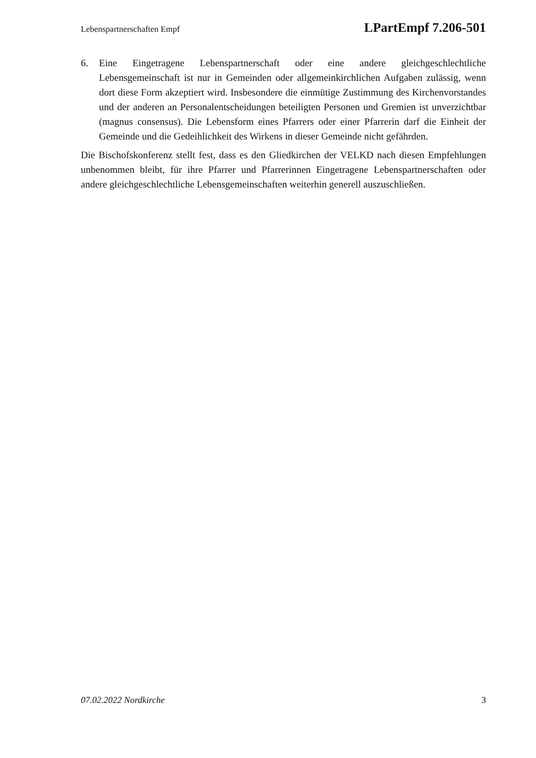Lebenspartnerschaften Empf LPartEmpf 7.206-501
6. Eine Eingetragene Lebenspartnerschaft oder eine andere gleichgeschlechtliche Lebensgemeinschaft ist nur in Gemeinden oder allgemeinkirchlichen Aufgaben zulässig, wenn dort diese Form akzeptiert wird. Insbesondere die einmütige Zustimmung des Kirchenvorstandes und der anderen an Personalentscheidungen beteiligten Personen und Gremien ist unverzichtbar (magnus consensus). Die Lebensform eines Pfarrers oder einer Pfarrerin darf die Einheit der Gemeinde und die Gedeihlichkeit des Wirkens in dieser Gemeinde nicht gefährden.
Die Bischofskonferenz stellt fest, dass es den Gliedkirchen der VELKD nach diesen Empfehlungen unbenommen bleibt, für ihre Pfarrer und Pfarrerinnen Eingetragene Lebenspartnerschaften oder andere gleichgeschlechtliche Lebensgemeinschaften weiterhin generell auszuschließen.
07.02.2022 Nordkirche 3